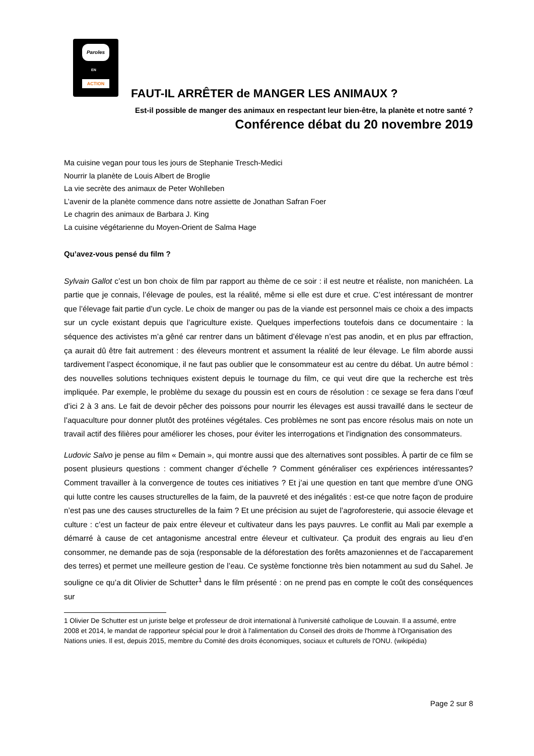Paroles
EN
ACTION
FAUT-IL ARRÊTER de MANGER LES ANIMAUX ?
Est-il possible de manger des animaux en respectant leur bien-être, la planète et notre santé ?
Conférence débat du 20 novembre 2019
Ma cuisine vegan pour tous les jours de Stephanie Tresch-Medici
Nourrir la planète de Louis Albert de Broglie
La vie secrète des animaux de Peter Wohlleben
L’avenir de la planète commence dans notre assiette de Jonathan Safran Foer
Le chagrin des animaux de Barbara J. King
La cuisine végétarienne du Moyen-Orient de Salma Hage
Qu’avez-vous pensé du film ?
Sylvain Gallot c’est un bon choix de film par rapport au thème de ce soir : il est neutre et réaliste, non manichéen. La partie que je connais, l’élevage de poules, est la réalité, même si elle est dure et crue. C’est intéressant de montrer que l’élevage fait partie d’un cycle. Le choix de manger ou pas de la viande est personnel mais ce choix a des impacts sur un cycle existant depuis que l’agriculture existe. Quelques imperfections toutefois dans ce documentaire : la séquence des activistes m’a gêné car rentrer dans un bâtiment d’élevage n’est pas anodin, et en plus par effraction, ça aurait dû être fait autrement : des éleveurs montrent et assument la réalité de leur élevage. Le film aborde aussi tardivement l’aspect économique, il ne faut pas oublier que le consommateur est au centre du débat. Un autre bémol : des nouvelles solutions techniques existent depuis le tournage du film, ce qui veut dire que la recherche est très impliquée. Par exemple, le problème du sexage du poussin est en cours de résolution : ce sexage se fera dans l’œuf d’ici 2 à 3 ans. Le fait de devoir pêcher des poissons pour nourrir les élevages est aussi travaillé dans le secteur de l’aquaculture pour donner plutôt des protéines végétales. Ces problèmes ne sont pas encore résolus mais on note un travail actif des filières pour améliorer les choses, pour éviter les interrogations et l’indignation des consommateurs.
Ludovic Salvo je pense au film « Demain », qui montre aussi que des alternatives sont possibles. À partir de ce film se posent plusieurs questions : comment changer d’échelle ? Comment généraliser ces expériences intéressantes? Comment travailler à la convergence de toutes ces initiatives ? Et j’ai une question en tant que membre d’une ONG qui lutte contre les causes structurelles de la faim, de la pauvreté et des inégalités : est-ce que notre façon de produire n’est pas une des causes structurelles de la faim ? Et une précision au sujet de l’agroforesterie, qui associe élevage et culture : c’est un facteur de paix entre éleveur et cultivateur dans les pays pauvres. Le conflit au Mali par exemple a démarré à cause de cet antagonisme ancestral entre éleveur et cultivateur. Ça produit des engrais au lieu d’en consommer, ne demande pas de soja (responsable de la déforestation des forêts amazoniennes et de l’accaparement des terres) et permet une meilleure gestion de l’eau. Ce système fonctionne très bien notamment au sud du Sahel. Je souligne ce qu’a dit Olivier de Schutter<sup>1</sup> dans le film présenté : on ne prend pas en compte le coût des conséquences sur
1 Olivier De Schutter est un juriste belge et professeur de droit international à l'université catholique de Louvain. Il a assumé, entre 2008 et 2014, le mandat de rapporteur spécial pour le droit à l'alimentation du Conseil des droits de l'homme à l'Organisation des Nations unies. Il est, depuis 2015, membre du Comité des droits économiques, sociaux et culturels de l'ONU. (wikipédia)
Page 2 sur 8